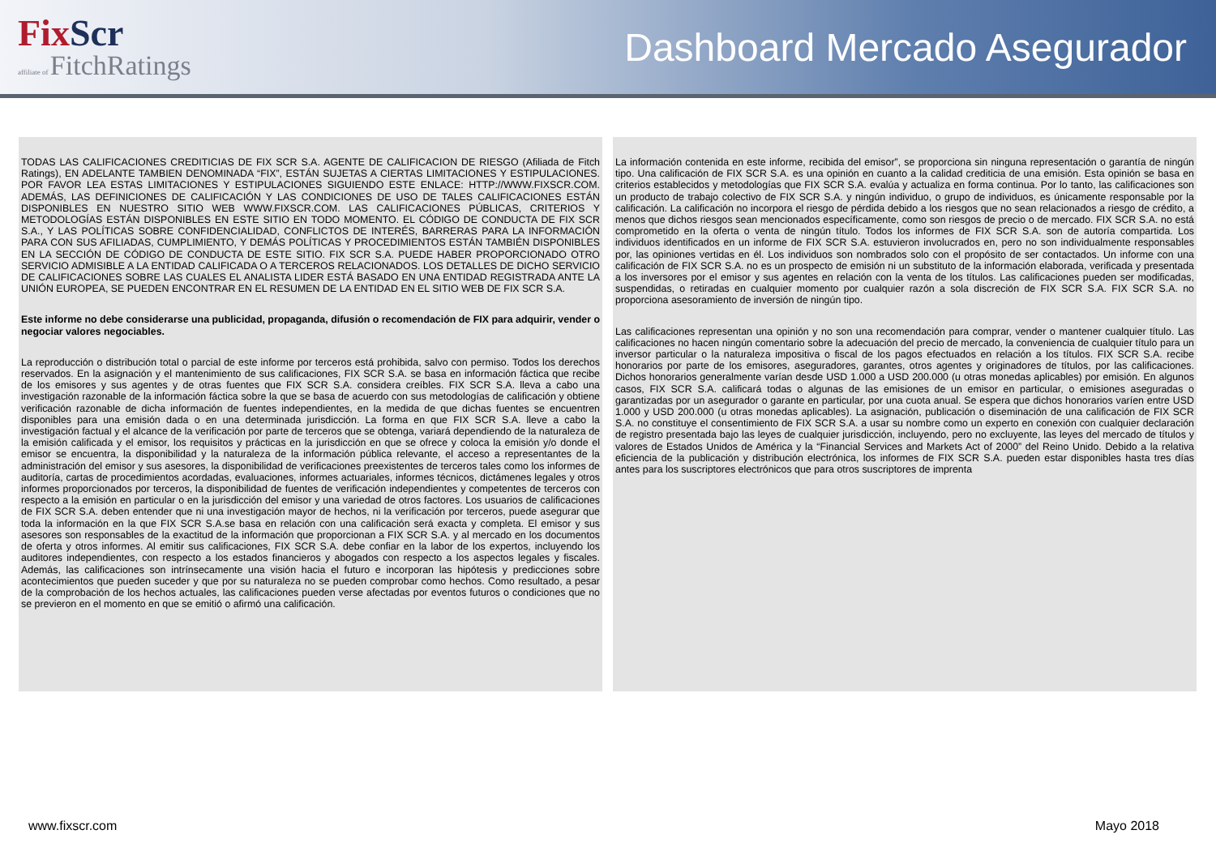FixScr
affiliate of FitchRatings
Dashboard Mercado Asegurador
TODAS LAS CALIFICACIONES CREDITICIAS DE FIX SCR S.A. AGENTE DE CALIFICACION DE RIESGO (Afiliada de Fitch Ratings), EN ADELANTE TAMBIEN DENOMINADA “FIX”, ESTÁN SUJETAS A CIERTAS LIMITACIONES Y ESTIPULACIONES. POR FAVOR LEA ESTAS LIMITACIONES Y ESTIPULACIONES SIGUIENDO ESTE ENLACE: HTTP://WWW.FIXSCR.COM. ADEMÁS, LAS DEFINICIONES DE CALIFICACIÓN Y LAS CONDICIONES DE USO DE TALES CALIFICACIONES ESTÁN DISPONIBLES EN NUESTRO SITIO WEB WWW.FIXSCR.COM. LAS CALIFICACIONES PÚBLICAS, CRITERIOS Y METODOLOGÍAS ESTÁN DISPONIBLES EN ESTE SITIO EN TODO MOMENTO. EL CÓDIGO DE CONDUCTA DE FIX SCR S.A., Y LAS POLÍTICAS SOBRE CONFIDENCIALIDAD, CONFLICTOS DE INTERÉS, BARRERAS PARA LA INFORMACIÓN PARA CON SUS AFILIADAS, CUMPLIMIENTO, Y DEMÁS POLÍTICAS Y PROCEDIMIENTOS ESTÁN TAMBIÉN DISPONIBLES EN LA SECCIÓN DE CÓDIGO DE CONDUCTA DE ESTE SITIO. FIX SCR S.A. PUEDE HABER PROPORCIONADO OTRO SERVICIO ADMISIBLE A LA ENTIDAD CALIFICADA O A TERCEROS RELACIONADOS. LOS DETALLES DE DICHO SERVICIO DE CALIFICACIONES SOBRE LAS CUALES EL ANALISTA LIDER ESTÁ BASADO EN UNA ENTIDAD REGISTRADA ANTE LA UNIÓN EUROPEA, SE PUEDEN ENCONTRAR EN EL RESUMEN DE LA ENTIDAD EN EL SITIO WEB DE FIX SCR S.A.
Este informe no debe considerarse una publicidad, propaganda, difusión o recomendación de FIX para adquirir, vender o negociar valores negociables.
La reproducción o distribución total o parcial de este informe por terceros está prohibida, salvo con permiso. Todos los derechos reservados. En la asignación y el mantenimiento de sus calificaciones, FIX SCR S.A. se basa en información fáctica que recibe de los emisores y sus agentes y de otras fuentes que FIX SCR S.A. considera creíbles. FIX SCR S.A. lleva a cabo una investigación razonable de la información fáctica sobre la que se basa de acuerdo con sus metodologías de calificación y obtiene verificación razonable de dicha información de fuentes independientes, en la medida de que dichas fuentes se encuentren disponibles para una emisión dada o en una determinada jurisdicción. La forma en que FIX SCR S.A. lleve a cabo la investigación factual y el alcance de la verificación por parte de terceros que se obtenga, variará dependiendo de la naturaleza de la emisión calificada y el emisor, los requisitos y prácticas en la jurisdicción en que se ofrece y coloca la emisión y/o donde el emisor se encuentra, la disponibilidad y la naturaleza de la información pública relevante, el acceso a representantes de la administración del emisor y sus asesores, la disponibilidad de verificaciones preexistentes de terceros tales como los informes de auditoría, cartas de procedimientos acordadas, evaluaciones, informes actuariales, informes técnicos, dictámenes legales y otros informes proporcionados por terceros, la disponibilidad de fuentes de verificación independientes y competentes de terceros con respecto a la emisión en particular o en la jurisdicción del emisor y una variedad de otros factores. Los usuarios de calificaciones de FIX SCR S.A. deben entender que ni una investigación mayor de hechos, ni la verificación por terceros, puede asegurar que toda la información en la que FIX SCR S.A.se basa en relación con una calificación será exacta y completa. El emisor y sus asesores son responsables de la exactitud de la información que proporcionan a FIX SCR S.A. y al mercado en los documentos de oferta y otros informes. Al emitir sus calificaciones, FIX SCR S.A. debe confiar en la labor de los expertos, incluyendo los auditores independientes, con respecto a los estados financieros y abogados con respecto a los aspectos legales y fiscales. Además, las calificaciones son intrínsecamente una visión hacia el futuro e incorporan las hipótesis y predicciones sobre acontecimientos que pueden suceder y que por su naturaleza no se pueden comprobar como hechos. Como resultado, a pesar de la comprobación de los hechos actuales, las calificaciones pueden verse afectadas por eventos futuros o condiciones que no se previeron en el momento en que se emitió o afirmó una calificación.
La información contenida en este informe, recibida del emisor”, se proporciona sin ninguna representación o garantía de ningún tipo. Una calificación de FIX SCR S.A. es una opinión en cuanto a la calidad crediticia de una emisión. Esta opinión se basa en criterios establecidos y metodologías que FIX SCR S.A. evalúa y actualiza en forma continua. Por lo tanto, las calificaciones son un producto de trabajo colectivo de FIX SCR S.A. y ningún individuo, o grupo de individuos, es únicamente responsable por la calificación. La calificación no incorpora el riesgo de pérdida debido a los riesgos que no sean relacionados a riesgo de crédito, a menos que dichos riesgos sean mencionados específicamente, como son riesgos de precio o de mercado. FIX SCR S.A. no está comprometido en la oferta o venta de ningún título. Todos los informes de FIX SCR S.A. son de autoría compartida. Los individuos identificados en un informe de FIX SCR S.A. estuvieron involucrados en, pero no son individualmente responsables por, las opiniones vertidas en él. Los individuos son nombrados solo con el propósito de ser contactados. Un informe con una calificación de FIX SCR S.A. no es un prospecto de emisión ni un substituto de la información elaborada, verificada y presentada a los inversores por el emisor y sus agentes en relación con la venta de los títulos. Las calificaciones pueden ser modificadas, suspendidas, o retiradas en cualquier momento por cualquier razón a sola discreción de FIX SCR S.A. FIX SCR S.A. no proporciona asesoramiento de inversión de ningún tipo.
Las calificaciones representan una opinión y no son una recomendación para comprar, vender o mantener cualquier título. Las calificaciones no hacen ningún comentario sobre la adecuación del precio de mercado, la conveniencia de cualquier título para un inversor particular o la naturaleza impositiva o fiscal de los pagos efectuados en relación a los títulos. FIX SCR S.A. recibe honorarios por parte de los emisores, aseguradores, garantes, otros agentes y originadores de títulos, por las calificaciones. Dichos honorarios generalmente varían desde USD 1.000 a USD 200.000 (u otras monedas aplicables) por emisión. En algunos casos, FIX SCR S.A. calificará todas o algunas de las emisiones de un emisor en particular, o emisiones aseguradas o garantizadas por un asegurador o garante en particular, por una cuota anual. Se espera que dichos honorarios varíen entre USD 1.000 y USD 200.000 (u otras monedas aplicables). La asignación, publicación o diseminación de una calificación de FIX SCR S.A. no constituye el consentimiento de FIX SCR S.A. a usar su nombre como un experto en conexión con cualquier declaración de registro presentada bajo las leyes de cualquier jurisdicción, incluyendo, pero no excluyente, las leyes del mercado de títulos y valores de Estados Unidos de América y la “Financial Services and Markets Act of 2000” del Reino Unido. Debido a la relativa eficiencia de la publicación y distribución electrónica, los informes de FIX SCR S.A. pueden estar disponibles hasta tres días antes para los suscriptores electrónicos que para otros suscriptores de imprenta
www.fixscr.com Mayo 2018